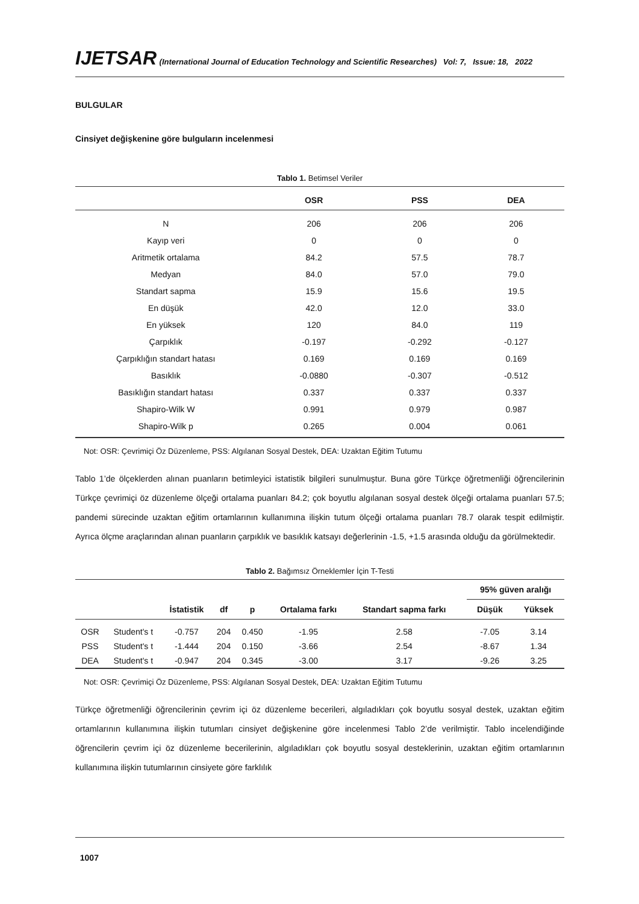IJETSAR (International Journal of Education Technology and Scientific Researches) Vol: 7, Issue: 18, 2022
BULGULAR
Cinsiyet değişkenine göre bulguların incelenmesi
Tablo 1. Betimsel Veriler
| | OSR | PSS | DEA |
| --- | --- | --- | --- |
| N | 206 | 206 | 206 |
| Kayıp veri | 0 | 0 | 0 |
| Aritmetik ortalama | 84.2 | 57.5 | 78.7 |
| Medyan | 84.0 | 57.0 | 79.0 |
| Standart sapma | 15.9 | 15.6 | 19.5 |
| En düşük | 42.0 | 12.0 | 33.0 |
| En yüksek | 120 | 84.0 | 119 |
| Çarpıklık | -0.197 | -0.292 | -0.127 |
| Çarpıklığın standart hatası | 0.169 | 0.169 | 0.169 |
| Basıklık | -0.0880 | -0.307 | -0.512 |
| Basıklığın standart hatası | 0.337 | 0.337 | 0.337 |
| Shapiro-Wilk W | 0.991 | 0.979 | 0.987 |
| Shapiro-Wilk p | 0.265 | 0.004 | 0.061 |
Not: OSR: Çevrimiçi Öz Düzenleme, PSS: Algılanan Sosyal Destek, DEA: Uzaktan Eğitim Tutumu
Tablo 1’de ölçeklerden alınan puanların betimleyici istatistik bilgileri sunulmuştur. Buna göre Türkçe öğretmenliği öğrencilerinin Türkçe çevrimiçi öz düzenleme ölçeği ortalama puanları 84.2; çok boyutlu algılanan sosyal destek ölçeği ortalama puanları 57.5; pandemi sürecinde uzaktan eğitim ortamlarının kullanımına ilişkin tutum ölçeği ortalama puanları 78.7 olarak tespit edilmiştir. Ayrıca ölçme araçlarından alınan puanların çarpıklık ve basıklık katsayı değerlerinin -1.5, +1.5 arasında olduğu da görülmektedir.
Tablo 2. Bağımsız Örneklemler İçin T-Testi
| | | | | | | | | 95% güven aralığı | |
| --- | --- | --- | --- | --- | --- | --- | --- | --- | --- |
| | | İstatistik | df | p | Ortalama farkı | Standart sapma farkı | | Düşük | Yüksek |
| OSR | Student's t | -0.757 | 204 | 0.450 | -1.95 | 2.58 | | -7.05 | 3.14 |
| PSS | Student's t | -1.444 | 204 | 0.150 | -3.66 | 2.54 | | -8.67 | 1.34 |
| DEA | Student's t | -0.947 | 204 | 0.345 | -3.00 | 3.17 | | -9.26 | 3.25 |
Not: OSR: Çevrimiçi Öz Düzenleme, PSS: Algılanan Sosyal Destek, DEA: Uzaktan Eğitim Tutumu
Türkçe öğretmenliği öğrencilerinin çevrim içi öz düzenleme becerileri, algıladıkları çok boyutlu sosyal destek, uzaktan eğitim ortamlarının kullanımına ilişkin tutumları cinsiyet değişkenine göre incelenmesi Tablo 2’de verilmiştir. Tablo incelendiğinde öğrencilerin çevrim içi öz düzenleme becerilerinin, algıladıkları çok boyutlu sosyal desteklerinin, uzaktan eğitim ortamlarının kullanımına ilişkin tutumlarının cinsiyete göre farklılık
1007